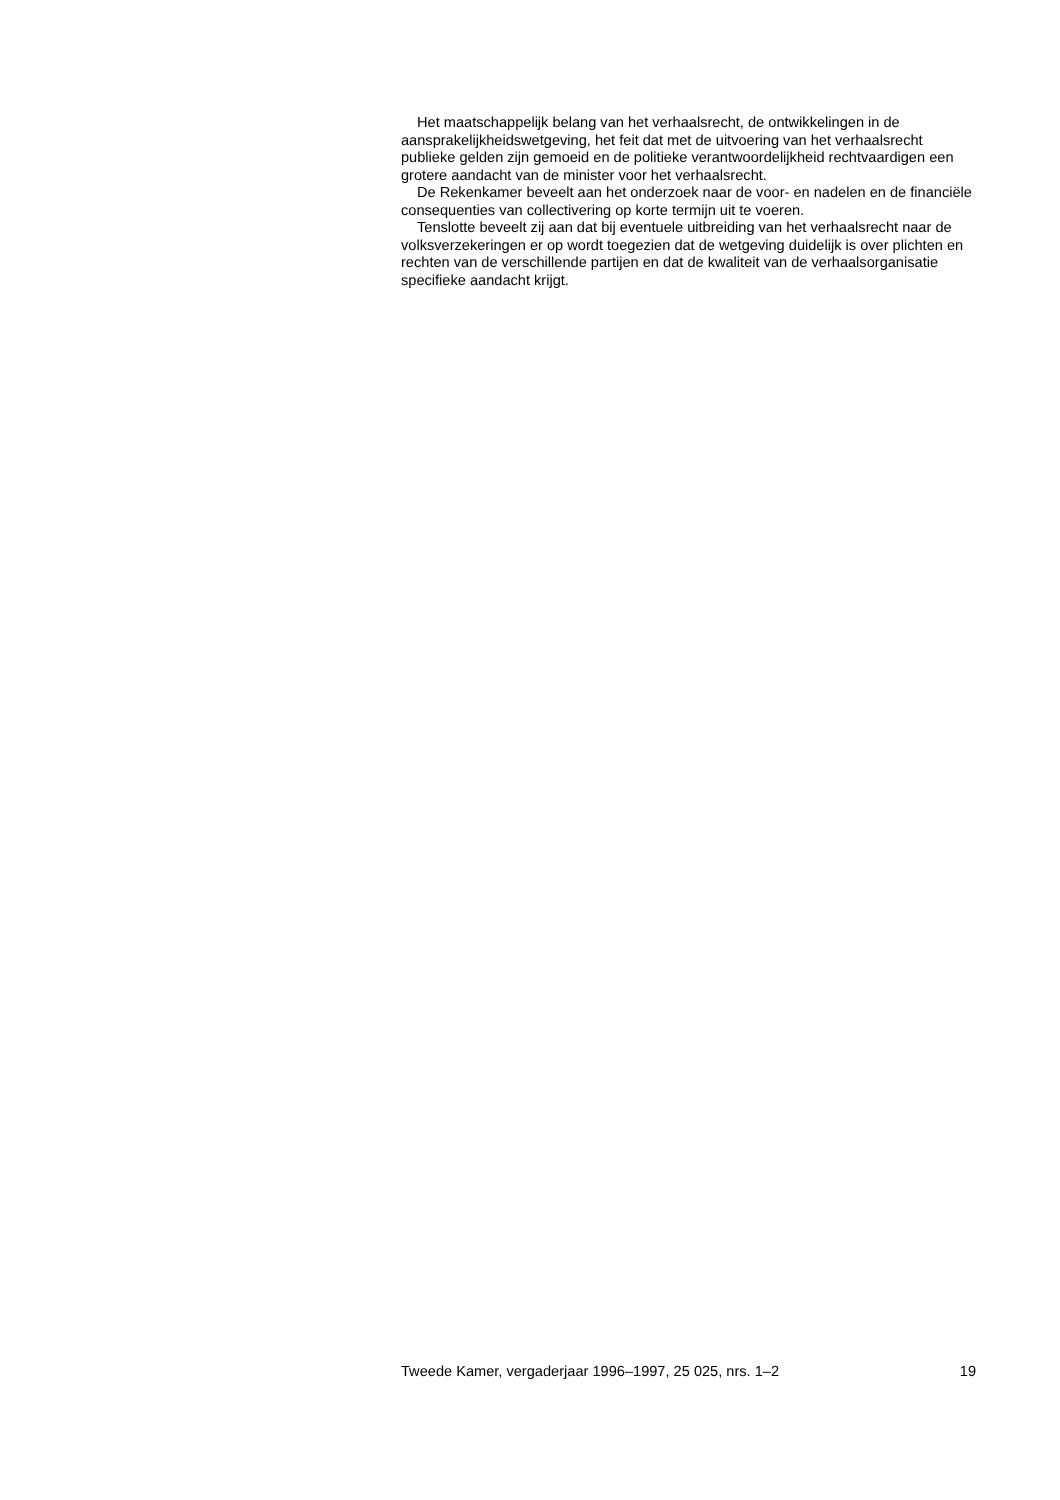Het maatschappelijk belang van het verhaalsrecht, de ontwikkelingen in de aansprakelijkheidswetgeving, het feit dat met de uitvoering van het verhaalsrecht publieke gelden zijn gemoeid en de politieke verantwoordelijkheid rechtvaardigen een grotere aandacht van de minister voor het verhaalsrecht.
De Rekenkamer beveelt aan het onderzoek naar de voor- en nadelen en de financiële consequenties van collectivering op korte termijn uit te voeren.
Tenslotte beveelt zij aan dat bij eventuele uitbreiding van het verhaalsrecht naar de volksverzekeringen er op wordt toegezien dat de wetgeving duidelijk is over plichten en rechten van de verschillende partijen en dat de kwaliteit van de verhaalsorganisatie specifieke aandacht krijgt.
Tweede Kamer, vergaderjaar 1996–1997, 25 025, nrs. 1–2 19